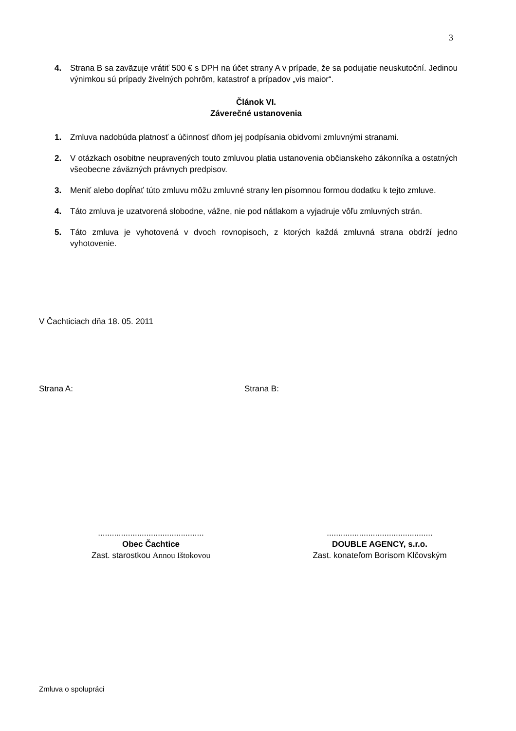3
4. Strana B sa zaväzuje vrátiť 500 € s DPH na účet strany A v prípade, že sa podujatie neuskutoční. Jedinou výnimkou sú prípady živelných pohrôm, katastrof a prípadov „vis maior“.
Článok VI.
Záverečné ustanovenia
1. Zmluva nadobúda platnosť a účinnosť dňom jej podpísania obidvomi zmluvnými stranami.
2. V otázkach osobitne neupravených touto zmluvou platia ustanovenia občianskeho zákonníka a ostatných všeobecne záväzných právnych predpisov.
3. Meniť alebo dopĺňať túto zmluvu môžu zmluvné strany len písomnou formou dodatku k tejto zmluve.
4. Táto zmluva je uzatvorená slobodne, vážne, nie pod nátlakom a vyjadruje vôľu zmluvných strán.
5. Táto zmluva je vyhotovená v dvoch rovnopisoch, z ktorých každá zmluvná strana obdrží jedno vyhotovenie.
V Čachticiach dňa 18. 05. 2011
Strana A: Strana B:
..............................................
Obec Čachtice
Zast. starostkou Annou Ištokovou
..............................................
DOUBLE AGENCY, s.r.o.
Zast. konateľom Borisom Klčovským
Zmluva o spolupráci